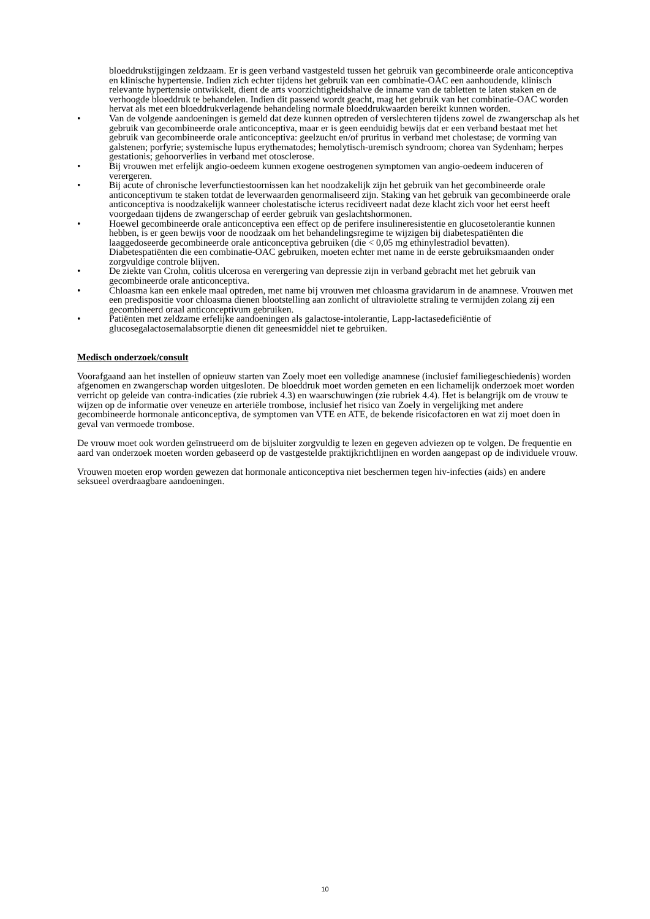bloeddrukstijgingen zeldzaam. Er is geen verband vastgesteld tussen het gebruik van gecombineerde orale anticonceptiva en klinische hypertensie. Indien zich echter tijdens het gebruik van een combinatie-OAC een aanhoudende, klinisch relevante hypertensie ontwikkelt, dient de arts voorzichtigheidshalve de inname van de tabletten te laten staken en de verhoogde bloeddruk te behandelen. Indien dit passend wordt geacht, mag het gebruik van het combinatie-OAC worden hervat als met een bloeddrukverlagende behandeling normale bloeddrukwaarden bereikt kunnen worden.
• Van de volgende aandoeningen is gemeld dat deze kunnen optreden of verslechteren tijdens zowel de zwangerschap als het gebruik van gecombineerde orale anticonceptiva, maar er is geen eenduidig bewijs dat er een verband bestaat met het gebruik van gecombineerde orale anticonceptiva: geelzucht en/of pruritus in verband met cholestase; de vorming van galstenen; porfyrie; systemische lupus erythematodes; hemolytisch-uremisch syndroom; chorea van Sydenham; herpes gestationis; gehoorverlies in verband met otosclerose.
• Bij vrouwen met erfelijk angio-oedeem kunnen exogene oestrogenen symptomen van angio-oedeem induceren of verergeren.
• Bij acute of chronische leverfunctiestoornissen kan het noodzakelijk zijn het gebruik van het gecombineerde orale anticonceptivum te staken totdat de leverwaarden genormaliseerd zijn. Staking van het gebruik van gecombineerde orale anticonceptiva is noodzakelijk wanneer cholestatische icterus recidiveert nadat deze klacht zich voor het eerst heeft voorgedaan tijdens de zwangerschap of eerder gebruik van geslachtshormonen.
• Hoewel gecombineerde orale anticonceptiva een effect op de perifere insulineresistentie en glucosetolerantie kunnen hebben, is er geen bewijs voor de noodzaak om het behandelingsregime te wijzigen bij diabetespatiënten die laaggedoseerde gecombineerde orale anticonceptiva gebruiken (die < 0,05 mg ethinylestradiol bevatten). Diabetespatiënten die een combinatie-OAC gebruiken, moeten echter met name in de eerste gebruiksmaanden onder zorgvuldige controle blijven.
• De ziekte van Crohn, colitis ulcerosa en verergering van depressie zijn in verband gebracht met het gebruik van gecombineerde orale anticonceptiva.
• Chloasma kan een enkele maal optreden, met name bij vrouwen met chloasma gravidarum in de anamnese. Vrouwen met een predispositie voor chloasma dienen blootstelling aan zonlicht of ultraviolette straling te vermijden zolang zij een gecombineerd oraal anticonceptivum gebruiken.
• Patiënten met zeldzame erfelijke aandoeningen als galactose-intolerantie, Lapp-lactasedeficiëntie of glucosegalactosemalabsorptie dienen dit geneesmiddel niet te gebruiken.
Medisch onderzoek/consult
Voorafgaand aan het instellen of opnieuw starten van Zoely moet een volledige anamnese (inclusief familiegeschiedenis) worden afgenomen en zwangerschap worden uitgesloten. De bloeddruk moet worden gemeten en een lichamelijk onderzoek moet worden verricht op geleide van contra-indicaties (zie rubriek 4.3) en waarschuwingen (zie rubriek 4.4). Het is belangrijk om de vrouw te wijzen op de informatie over veneuze en arteriële trombose, inclusief het risico van Zoely in vergelijking met andere gecombineerde hormonale anticonceptiva, de symptomen van VTE en ATE, de bekende risicofactoren en wat zij moet doen in geval van vermoede trombose.
De vrouw moet ook worden geïnstrueerd om de bijsluiter zorgvuldig te lezen en gegeven adviezen op te volgen. De frequentie en aard van onderzoek moeten worden gebaseerd op de vastgestelde praktijkrichtlijnen en worden aangepast op de individuele vrouw.
Vrouwen moeten erop worden gewezen dat hormonale anticonceptiva niet beschermen tegen hiv-infecties (aids) en andere seksueel overdraagbare aandoeningen.
10